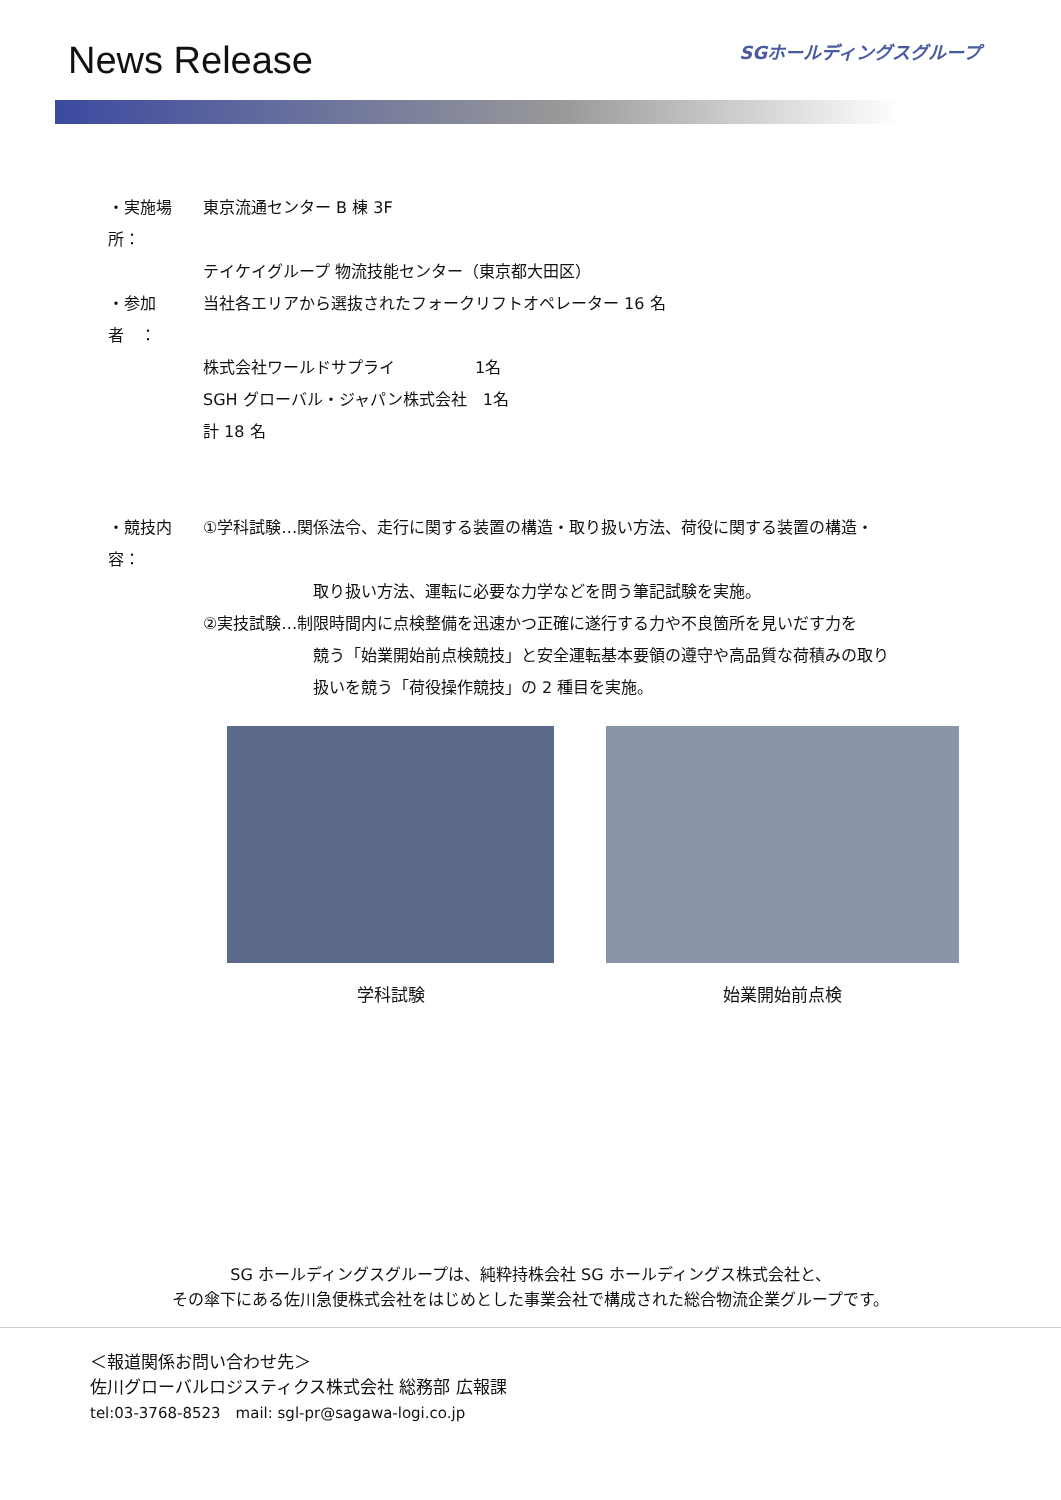News Release
SGホールディングスグループ
・実施場所： 東京流通センター B 棟 3F
テイケイグループ 物流技能センター（東京都大田区）
・参加者　： 当社各エリアから選抜されたフォークリフトオペレーター 16 名
株式会社ワールドサプライ　　　　　1名
SGH グローバル・ジャパン株式会社　1名
計 18 名
・競技内容： ①学科試験…関係法令、走行に関する装置の構造・取り扱い方法、荷役に関する装置の構造・
取り扱い方法、運転に必要な力学などを問う筆記試験を実施。
②実技試験…制限時間内に点検整備を迅速かつ正確に遂行する力や不良箇所を見いだす力を
競う「始業開始前点検競技」と安全運転基本要領の遵守や高品質な荷積みの取り
扱いを競う「荷役操作競技」の 2 種目を実施。
学科試験 始業開始前点検
SG ホールディングスグループは、純粋持株会社 SG ホールディングス株式会社と、
その傘下にある佐川急便株式会社をはじめとした事業会社で構成された総合物流企業グループです。
＜報道関係お問い合わせ先＞
佐川グローバルロジスティクス株式会社 総務部 広報課
tel:03-3768-8523　mail: sgl-pr@sagawa-logi.co.jp